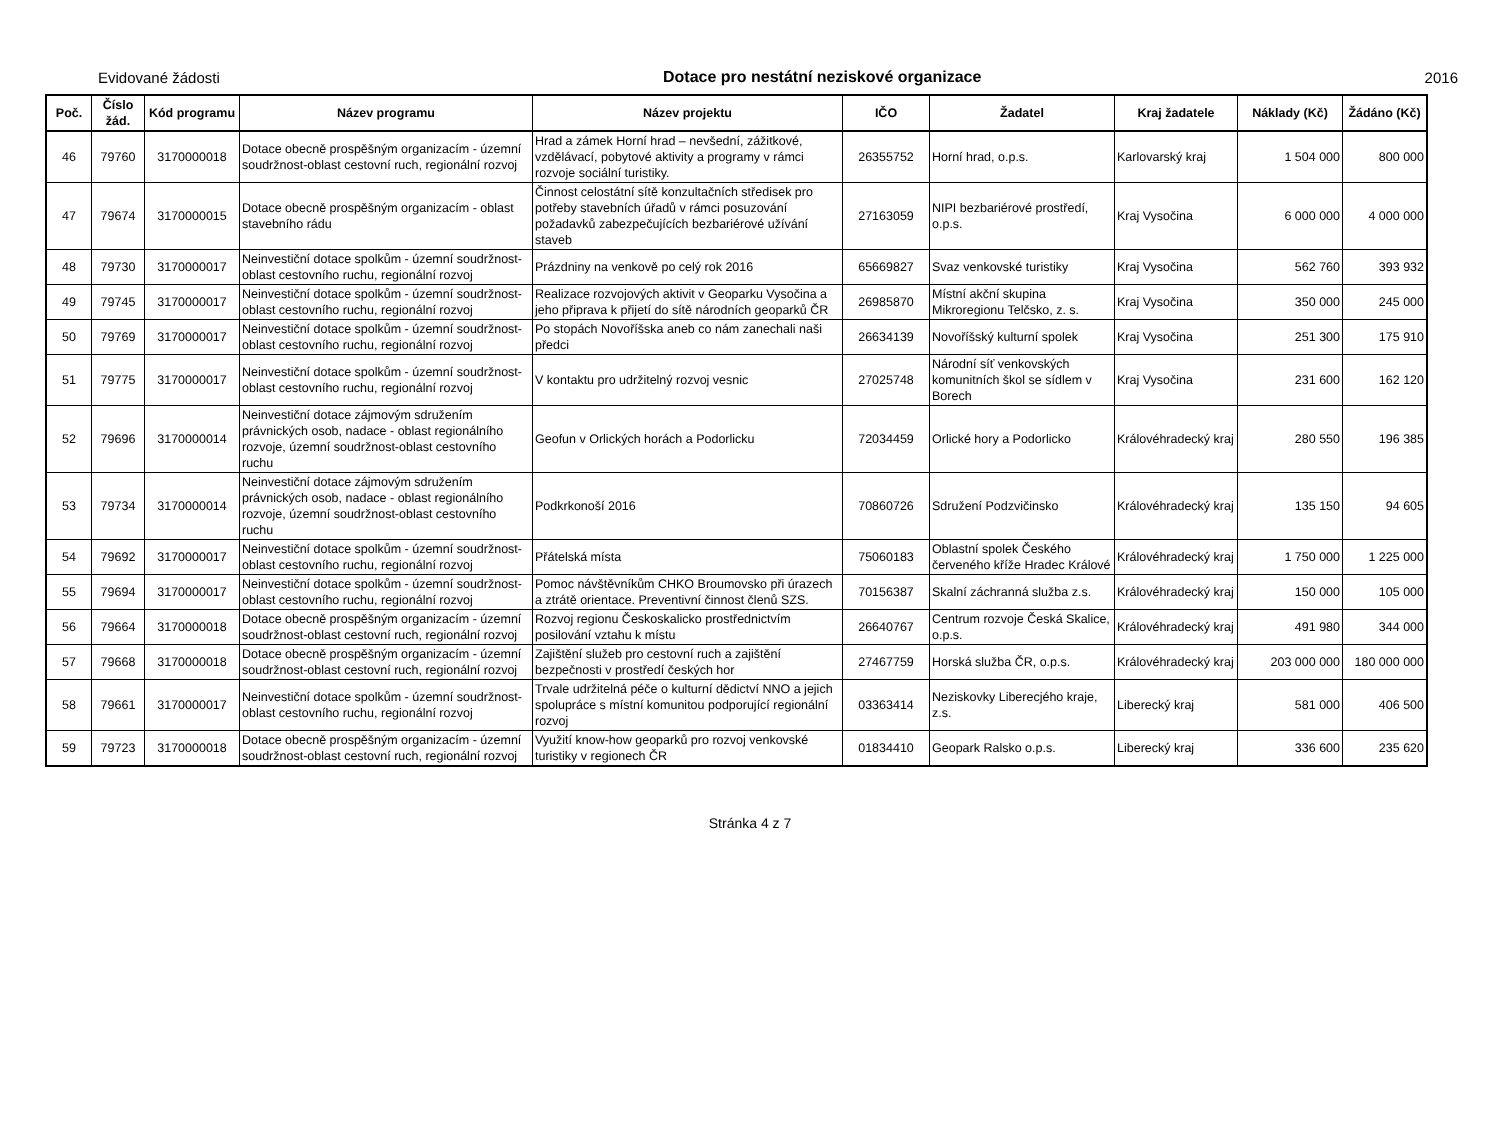Evidované žádosti Dotace pro nestátní neziskové organizace 2016
| Poč. | Číslo žád. | Kód programu | Název programu | Název projektu | IČO | Žadatel | Kraj žadatele | Náklady (Kč) | Žádáno (Kč) |
| --- | --- | --- | --- | --- | --- | --- | --- | --- | --- |
| 46 | 79760 | 3170000018 | Dotace obecně prospěšným organizacím - územní soudržnost-oblast cestovní ruch, regionální rozvoj | Hrad a zámek Horní hrad – nevšední, zážitkové, vzdělávací, pobytové aktivity a programy v rámci rozvoje sociální turistiky. | 26355752 | Horní hrad, o.p.s. | Karlovarský kraj | 1 504 000 | 800 000 |
| 47 | 79674 | 3170000015 | Dotace obecně prospěšným organizacím - oblast stavebního rádu | Činnost celostátní sítě konzultačních středisek pro potřeby stavebních úřadů v rámci posuzování požadavků zabezpečujících bezbariérové užívání staveb | 27163059 | NIPI bezbariérové prostředí, o.p.s. | Kraj Vysočina | 6 000 000 | 4 000 000 |
| 48 | 79730 | 3170000017 | Neinvestiční dotace spolkům - územní soudržnost-oblast cestovního ruchu, regionální rozvoj | Prázdniny na venkově po celý rok 2016 | 65669827 | Svaz venkovské turistiky | Kraj Vysočina | 562 760 | 393 932 |
| 49 | 79745 | 3170000017 | Neinvestiční dotace spolkům - územní soudržnost-oblast cestovního ruchu, regionální rozvoj | Realizace rozvojových aktivit v Geoparku Vysočina a jeho připrava k přijetí do sítě národních geoparků ČR | 26985870 | Místní akční skupina Mikroregionu Telčsko, z. s. | Kraj Vysočina | 350 000 | 245 000 |
| 50 | 79769 | 3170000017 | Neinvestiční dotace spolkům - územní soudržnost-oblast cestovního ruchu, regionální rozvoj | Po stopách Novoříšska aneb co nám zanechali naši předci | 26634139 | Novoříšský kulturní spolek | Kraj Vysočina | 251 300 | 175 910 |
| 51 | 79775 | 3170000017 | Neinvestiční dotace spolkům - územní soudržnost-oblast cestovního ruchu, regionální rozvoj | V kontaktu pro udržitelný rozvoj vesnic | 27025748 | Národní síť venkovských komunitních škol se sídlem v Borech | Kraj Vysočina | 231 600 | 162 120 |
| 52 | 79696 | 3170000014 | Neinvestiční dotace zájmovým sdružením právnických osob, nadace - oblast regionálního rozvoje, územní soudržnost-oblast cestovního ruchu | Geofun v Orlických horách a Podorlicku | 72034459 | Orlické hory a Podorlicko | Královéhradecký kraj | 280 550 | 196 385 |
| 53 | 79734 | 3170000014 | Neinvestiční dotace zájmovým sdružením právnických osob, nadace - oblast regionálního rozvoje, územní soudržnost-oblast cestovního ruchu | Podkrkonoší 2016 | 70860726 | Sdružení Podzvičinsko | Královéhradecký kraj | 135 150 | 94 605 |
| 54 | 79692 | 3170000017 | Neinvestiční dotace spolkům - územní soudržnost-oblast cestovního ruchu, regionální rozvoj | Přátelská místa | 75060183 | Oblastní spolek Českého červeného kříže Hradec Králové | Královéhradecký kraj | 1 750 000 | 1 225 000 |
| 55 | 79694 | 3170000017 | Neinvestiční dotace spolkům - územní soudržnost-oblast cestovního ruchu, regionální rozvoj | Pomoc návštěvníkům CHKO Broumovsko při úrazech a ztrátě orientace. Preventivní činnost členů SZS. | 70156387 | Skalní záchranná služba z.s. | Královéhradecký kraj | 150 000 | 105 000 |
| 56 | 79664 | 3170000018 | Dotace obecně prospěšným organizacím - územní soudržnost-oblast cestovní ruch, regionální rozvoj | Rozvoj regionu Českoskalicko prostřednictvím posilování vztahu k místu | 26640767 | Centrum rozvoje Česká Skalice, o.p.s. | Královéhradecký kraj | 491 980 | 344 000 |
| 57 | 79668 | 3170000018 | Dotace obecně prospěšným organizacím - územní soudržnost-oblast cestovní ruch, regionální rozvoj | Zajištění služeb pro cestovní ruch a zajištění bezpečnosti v prostředí českých hor | 27467759 | Horská služba ČR, o.p.s. | Královéhradecký kraj | 203 000 000 | 180 000 000 |
| 58 | 79661 | 3170000017 | Neinvestiční dotace spolkům - územní soudržnost-oblast cestovního ruchu, regionální rozvoj | Trvale udržitelná péče o kulturní dědictví NNO a jejich spolupráce s místní komunitou podporující regionální rozvoj | 03363414 | Neziskovky Liberecjého kraje, z.s. | Liberecký kraj | 581 000 | 406 500 |
| 59 | 79723 | 3170000018 | Dotace obecně prospěšným organizacím - územní soudržnost-oblast cestovní ruch, regionální rozvoj | Využití know-how geoparků pro rozvoj venkovské turistiky v regionech ČR | 01834410 | Geopark Ralsko o.p.s. | Liberecký kraj | 336 600 | 235 620 |
Stránka 4 z 7